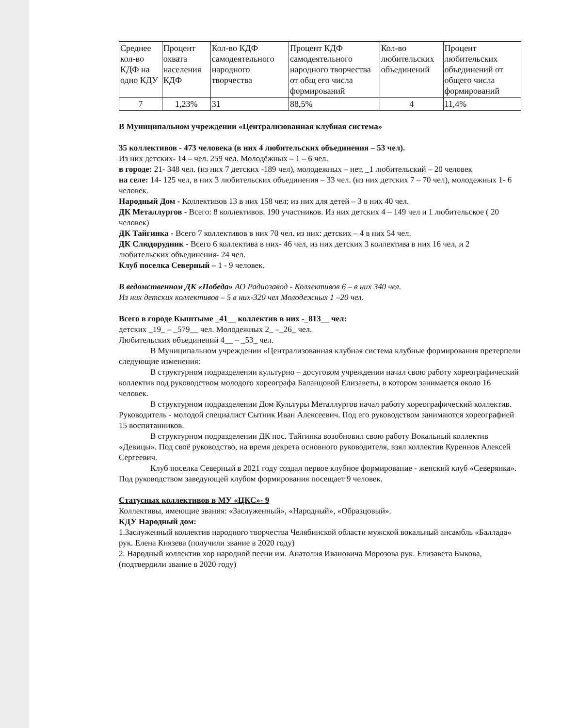| Среднее кол-во КДФ на одно КДУ | Процент охвата населения КДФ | Кол-во КДФ самодеятельного народного творчества | Процент КДФ самодеятельного народного творчества от общ его числа формирований | Кол-во любительских объединений | Процент любительских объединений от общего числа формирований |
| 7 | 1,23% | 31 | 88,5% | 4 | 11,4% |
В Муниципальном учреждении «Централизованная клубная система»
35 коллективов - 473 человека (в них 4 любительских объединения – 53 чел).
Из них детских- 14 – чел. 259 чел. Молодёжных – 1 – 6 чел.
в городе: 21- 348 чел. (из них 7 детских -189 чел), молодежных – нет, _1 любительский – 20 человек
на селе: 14- 125 чел, в них 3 любительских объединения – 33 чел. (из них детских 7 – 70 чел), молодежных 1- 6 человек.
Народный Дом - Коллективов 13 в них 158 чел; из них для детей – 3 в них 40 чел.
ДК Металлургов - Всего: 8 коллективов. 190 участников. Из них детских 4 – 149 чел и 1 любительское ( 20 человек)
ДК Тайгинка - Всего 7 коллективов в них 70 чел. из них: детских – 4 в них 54 чел.
ДК Слюдорудник - Всего 6 коллектива в них- 46 чел, из них детских 3 коллектива в них 16 чел, и 2 любительских объединения- 24 чел.
Клуб поселка Северный – 1 - 9 человек.
В ведомственном ДК «Победа» АО Радиозавод - Коллективов 6 – в них 340 чел.
Из них детских коллективов – 5 в них-320 чел Молодежных 1 –20 чел.
Всего в городе Кыштыме _41__ коллектив в них -_813__ чел:
детских _19_ – _579__ чел. Молодежных 2_ –_26_ чел.
Любительских объединений 4__ – _53_ чел.
В Муниципальном учреждении «Централизованная клубная система клубные формирования претерпели следующие изменения:
В структурном подразделении культурно – досуговом учреждении начал свою работу хореографический коллектив под руководством молодого хореографа Баланцовой Елизаветы, в котором занимается около 16 человек.
В структурном подразделении Дом Культуры Металлургов начал работу хореографический коллектив. Руководитель - молодой специалист Сытник Иван Алексеевич. Под его руководством занимаются хореографией 15 воспитанников.
В структурном подразделении ДК пос. Тайгинка возобновил свою работу Вокальный коллектив «Девицы». Под своё руководство, на время декрета основного руководителя, взял коллектив Куреннов Алексей Сергеевич.
Клуб поселка Северный в 2021 году создал первое клубное формирование - женский клуб «Северянка». Под руководством заведующей клубом формирования посещает 9 человек.
Статусных коллективов в МУ «ЦКС»- 9
Коллективы, имеющие звания: «Заслуженный», «Народный», «Образцовый».
КДУ Народный дом:
1.Заслуженный коллектив народного творчества Челябинской области мужской вокальный ансамбль «Баллада» рук. Елена Князева (получили звание в 2020 году)
2. Народный коллектив хор народной песни им. Анатолия Ивановича Морозова рук. Елизавета Быкова, (подтвердили звание в 2020 году)